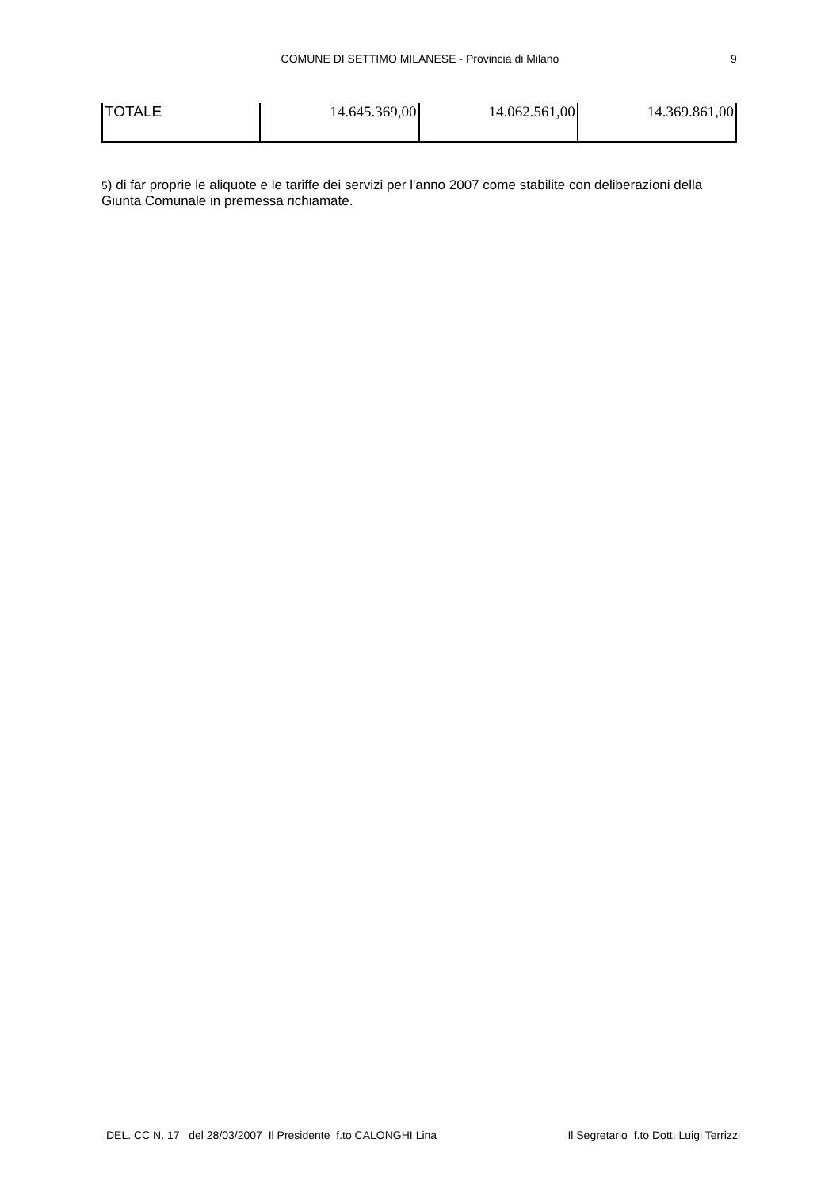COMUNE DI SETTIMO MILANESE - Provincia di Milano 9
| TOTALE | 14.645.369,00 | 14.062.561,00 | 14.369.861,00 |
5) di far proprie le aliquote e le tariffe dei servizi per l'anno 2007 come stabilite con deliberazioni della Giunta Comunale in premessa richiamate.
DEL. CC N. 17 del 28/03/2007 Il Presidente f.to CALONGHI Lina Il Segretario f.to Dott. Luigi Terrizzi